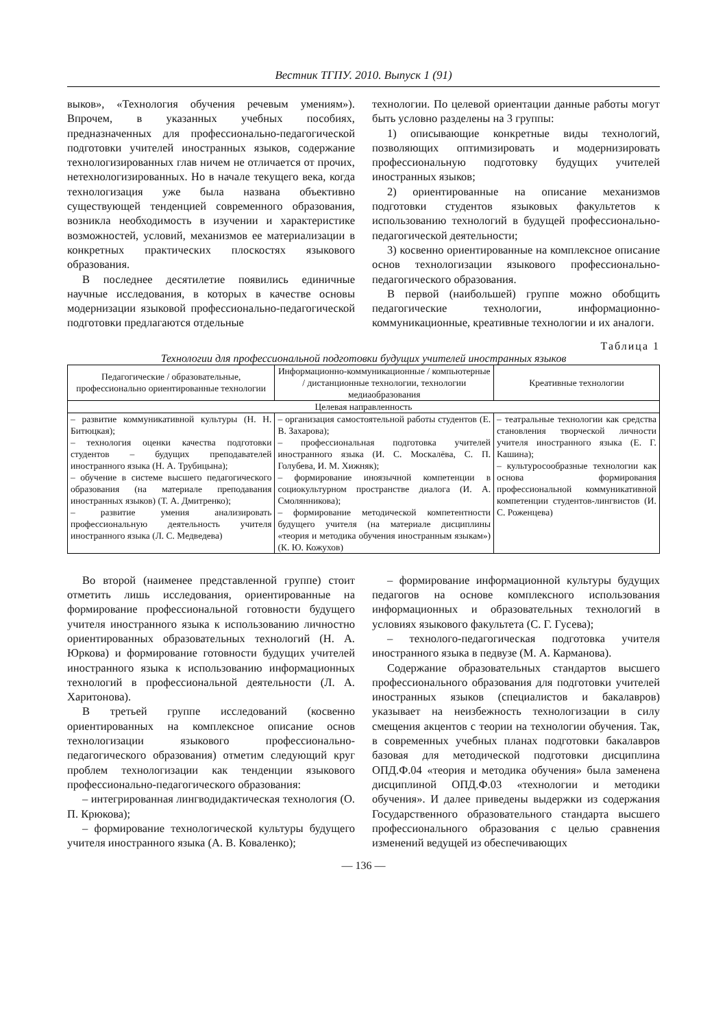Вестник ТГПУ. 2010. Выпуск 1 (91)
выков», «Технология обучения речевым умениям»). Впрочем, в указанных учебных пособиях, предназначенных для профессионально-педагогической подготовки учителей иностранных языков, содержание технологизированных глав ничем не отличается от прочих, нетехнологизированных. Но в начале текущего века, когда технологизация уже была названа объективно существующей тенденцией современного образования, возникла необходимость в изучении и характеристике возможностей, условий, механизмов ее материализации в конкретных практических плоскостях языкового образования.
В последнее десятилетие появились единичные научные исследования, в которых в качестве основы модернизации языковой профессионально-педагогической подготовки предлагаются отдельные
технологии. По целевой ориентации данные работы могут быть условно разделены на 3 группы:
1) описывающие конкретные виды технологий, позволяющих оптимизировать и модернизировать профессиональную подготовку будущих учителей иностранных языков;
2) ориентированные на описание механизмов подготовки студентов языковых факультетов к использованию технологий в будущей профессионально-педагогической деятельности;
3) косвенно ориентированные на комплексное описание основ технологизации языкового профессионально-педагогического образования.
В первой (наибольшей) группе можно обобщить педагогические технологии, информационно-коммуникационные, креативные технологии и их аналоги.
Таблица 1
Технологии для профессиональной подготовки будущих учителей иностранных языков
| Педагогические / образовательные, профессионально ориентированные технологии | Информационно-коммуникационные / компьютерные / дистанционные технологии, технологии медиаобразования | Креативные технологии |
| --- | --- | --- |
| Целевая направленность | | |
| – развитие коммуникативной культуры (Н. Н. Битюцкая); – технология оценки качества подготовки студентов – будущих преподавателей иностранного языка (Н. А. Трубицына); – обучение в системе высшего педагогического образования (на материале преподавания иностранных языков) (Т. А. Дмитренко); – развитие умения анализировать профессиональную деятельность учителя иностранного языка (Л. С. Медведева) | – организация самостоятельной работы студентов (Е. В. Захарова); – профессиональная подготовка учителей иностранного языка (И. С. Москалёва, С. П. Голубева, И. М. Хижняк); – формирование иноязычной компетенции в социокультурном пространстве диалога (И. А. Смолянникова); – формирование методической компетентности будущего учителя (на материале дисциплины «теория и методика обучения иностранным языкам») (К. Ю. Кожухов) | – театральные технологии как средства становления творческой личности учителя иностранного языка (Е. Г. Кашина); – культуросообразные технологии как основа формирования профессиональной коммуникативной компетенции студентов-лингвистов (И. С. Роженцева) |
Во второй (наименее представленной группе) стоит отметить лишь исследования, ориентированные на формирование профессиональной готовности будущего учителя иностранного языка к использованию личностно ориентированных образовательных технологий (Н. А. Юркова) и формирование готовности будущих учителей иностранного языка к использованию информационных технологий в профессиональной деятельности (Л. А. Харитонова).
В третьей группе исследований (косвенно ориентированных на комплексное описание основ технологизации языкового профессионально-педагогического образования) отметим следующий круг проблем технологизации как тенденции языкового профессионально-педагогического образования:
– интегрированная лингводидактическая технология (О. П. Крюкова);
– формирование технологической культуры будущего учителя иностранного языка (А. В. Коваленко);
– формирование информационной культуры будущих педагогов на основе комплексного использования информационных и образовательных технологий в условиях языкового факультета (С. Г. Гусева);
– технолого-педагогическая подготовка учителя иностранного языка в педвузе (М. А. Карманова).
Содержание образовательных стандартов высшего профессионального образования для подготовки учителей иностранных языков (специалистов и бакалавров) указывает на неизбежность технологизации в силу смещения акцентов с теории на технологии обучения. Так, в современных учебных планах подготовки бакалавров базовая для методической подготовки дисциплина ОПД.Ф.04 «теория и методика обучения» была заменена дисциплиной ОПД.Ф.03 «технологии и методики обучения». И далее приведены выдержки из содержания Государственного образовательного стандарта высшего профессионального образования с целью сравнения изменений ведущей из обеспечивающих
— 136 —